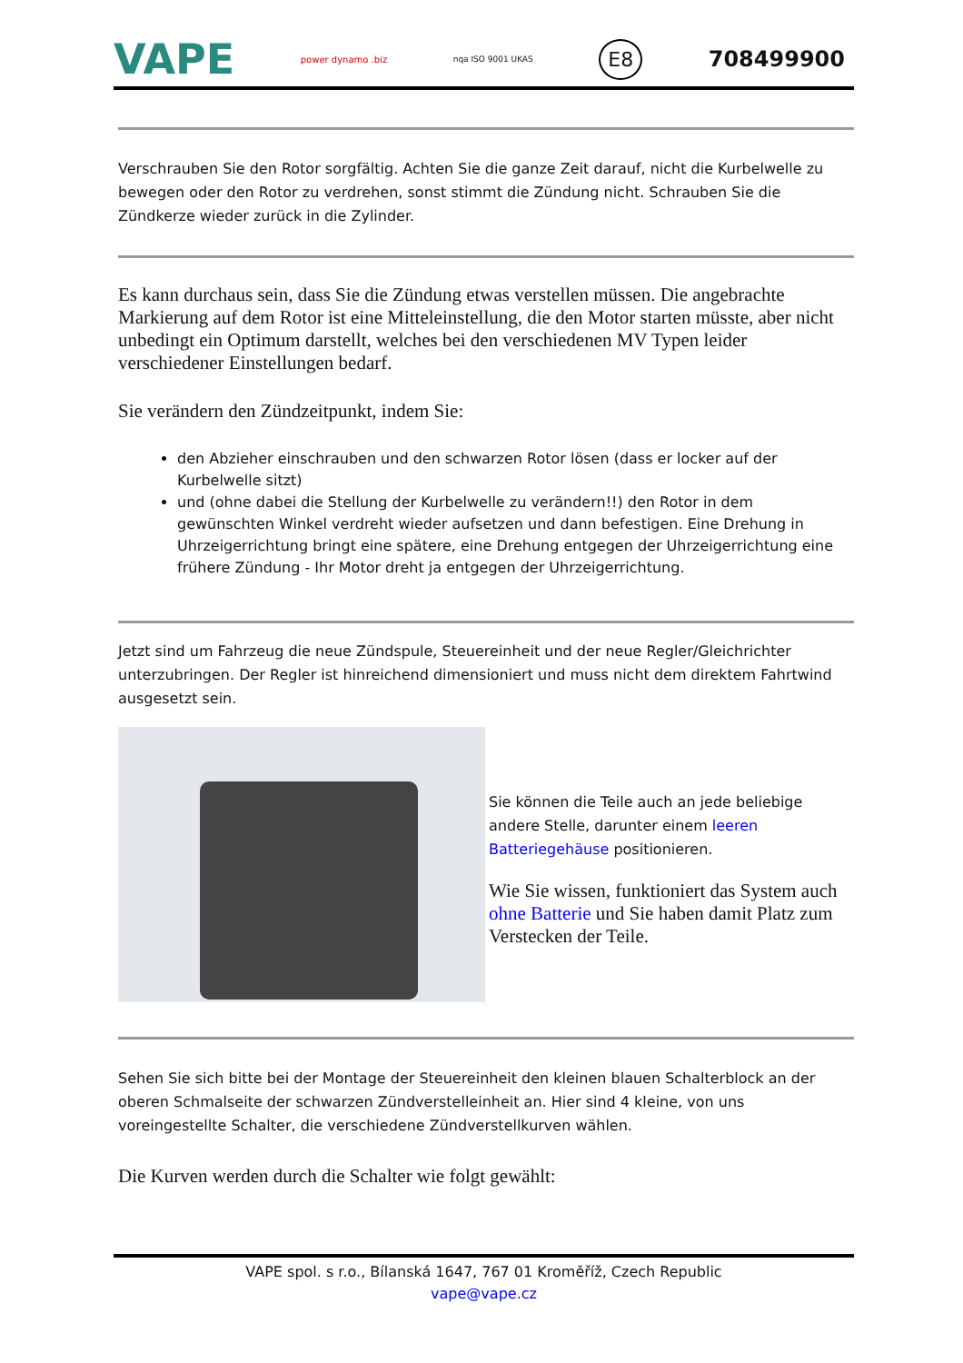VAPE power dynamo .biz nqa ISO 9001 UKAS E8 708499900
Verschrauben Sie den Rotor sorgfältig. Achten Sie die ganze Zeit darauf, nicht die Kurbelwelle zu bewegen oder den Rotor zu verdrehen, sonst stimmt die Zündung nicht. Schrauben Sie die Zündkerze wieder zurück in die Zylinder.
Es kann durchaus sein, dass Sie die Zündung etwas verstellen müssen. Die angebrachte Markierung auf dem Rotor ist eine Mitteleinstellung, die den Motor starten müsste, aber nicht unbedingt ein Optimum darstellt, welches bei den verschiedenen MV Typen leider verschiedener Einstellungen bedarf.
Sie verändern den Zündzeitpunkt, indem Sie:
den Abzieher einschrauben und den schwarzen Rotor lösen (dass er locker auf der Kurbelwelle sitzt)
und (ohne dabei die Stellung der Kurbelwelle zu verändern!!) den Rotor in dem gewünschten Winkel verdreht wieder aufsetzen und dann befestigen. Eine Drehung in Uhrzeigerrichtung bringt eine spätere, eine Drehung entgegen der Uhrzeigerrichtung eine frühere Zündung - Ihr Motor dreht ja entgegen der Uhrzeigerrichtung.
Jetzt sind um Fahrzeug die neue Zündspule, Steuereinheit und der neue Regler/Gleichrichter unterzubringen. Der Regler ist hinreichend dimensioniert und muss nicht dem direktem Fahrtwind ausgesetzt sein.
Sie können die Teile auch an jede beliebige andere Stelle, darunter einem leeren Batteriegehäuse positionieren.
Wie Sie wissen, funktioniert das System auch ohne Batterie und Sie haben damit Platz zum Verstecken der Teile.
Sehen Sie sich bitte bei der Montage der Steuereinheit den kleinen blauen Schalterblock an der oberen Schmalseite der schwarzen Zündverstelleinheit an. Hier sind 4 kleine, von uns voreingestellte Schalter, die verschiedene Zündverstellkurven wählen.
Die Kurven werden durch die Schalter wie folgt gewählt:
VAPE spol. s r.o., Bílanská 1647, 767 01 Kroměříž, Czech Republic
vape@vape.cz